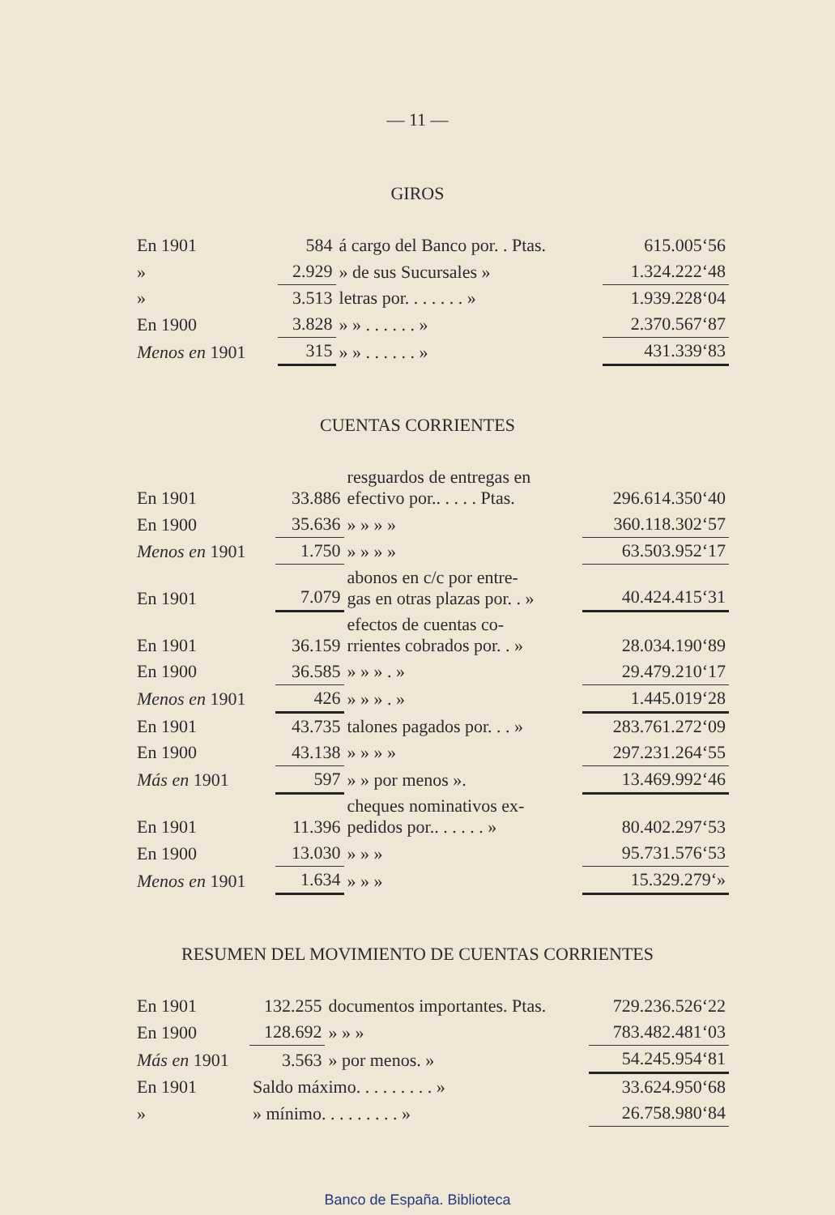— 11 —
GIROS
| En 1901 | 584 | á cargo del Banco por. . Ptas. | 615.005‘56 |
| » | 2.929 | » de sus Sucursales » | 1.324.222‘48 |
| » | 3.513 | letras por. . . . . . . » | 1.939.228‘04 |
| En 1900 | 3.828 | » » . . . . . . » | 2.370.567‘87 |
| Menos en 1901 | 315 | » » . . . . . . » | 431.339‘83 |
CUENTAS CORRIENTES
| En 1901 | 33.886 | resguardos de entregas en efectivo por.. . . . . Ptas. | 296.614.350‘40 |
| En 1900 | 35.636 | » » » » | 360.118.302‘57 |
| Menos en 1901 | 1.750 | » » » » | 63.503.952‘17 |
| En 1901 | 7.079 | abonos en c/c por entre- gas en otras plazas por. . » | 40.424.415‘31 |
| En 1901 | 36.159 | efectos de cuentas co- rrientes cobrados por. . » | 28.034.190‘89 |
| En 1900 | 36.585 | » » » . » | 29.479.210‘17 |
| Menos en 1901 | 426 | » » » . » | 1.445.019‘28 |
| En 1901 | 43.735 | talones pagados por. . . » | 283.761.272‘09 |
| En 1900 | 43.138 | » » » » | 297.231.264‘55 |
| Más en 1901 | 597 | » » por menos ». | 13.469.992‘46 |
| En 1901 | 11.396 | cheques nominativos ex- pedidos por.. . . . . . » | 80.402.297‘53 |
| En 1900 | 13.030 | » » » | 95.731.576‘53 |
| Menos en 1901 | 1.634 | » » » | 15.329.279‘» |
RESUMEN DEL MOVIMIENTO DE CUENTAS CORRIENTES
| En 1901 | 132.255 | documentos importantes. Ptas. | 729.236.526‘22 |
| En 1900 | 128.692 | » » » | 783.482.481‘03 |
| Más en 1901 | 3.563 | » por menos. » | 54.245.954‘81 |
| En 1901 | Saldo máximo. . . . . . . . . » | | 33.624.950‘68 |
| » | » mínimo. . . . . . . . . » | | 26.758.980‘84 |
Banco de España. Biblioteca